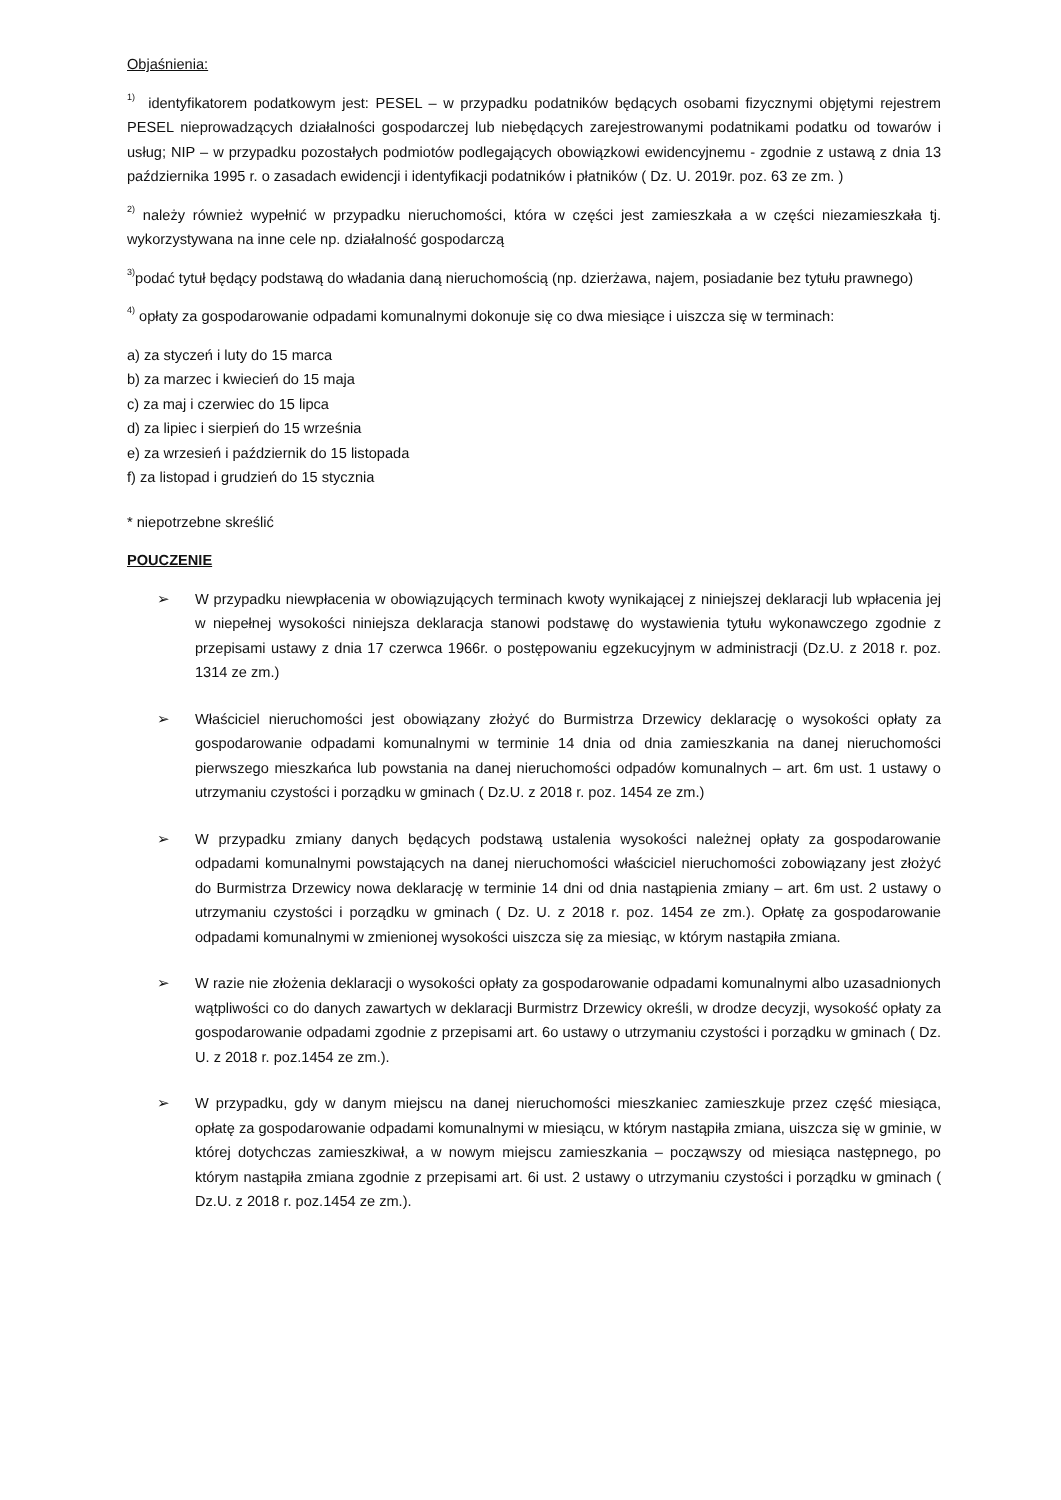Objaśnienia:
<sup>1)</sup> identyfikatorem podatkowym jest: PESEL – w przypadku podatników będących osobami fizycznymi objętymi rejestrem PESEL nieprowadzących działalności gospodarczej lub niebędących zarejestrowanymi podatnikami podatku od towarów i usług; NIP – w przypadku pozostałych podmiotów podlegających obowiązkowi ewidencyjnemu - zgodnie z ustawą z dnia 13 października 1995 r. o zasadach ewidencji i identyfikacji podatników i płatników ( Dz. U. 2019r. poz. 63 ze zm. )
<sup>2)</sup> należy również wypełnić w przypadku nieruchomości, która w części jest zamieszkała a w części niezamieszkała tj. wykorzystywana na inne cele np. działalność gospodarczą
<sup>3)</sup> podać tytuł będący podstawą do władania daną nieruchomością (np. dzierżawa, najem, posiadanie bez tytułu prawnego)
<sup>4)</sup> opłaty za gospodarowanie odpadami komunalnymi dokonuje się co dwa miesiące i uiszcza się w terminach:
a) za styczeń i luty do 15 marca
b) za marzec i kwiecień do 15 maja
c) za maj i czerwiec do 15 lipca
d) za lipiec i sierpień do 15 września
e) za wrzesień i październik do 15 listopada
f) za listopad i grudzień do 15 stycznia
* niepotrzebne skreślić
POUCZENIE
➢ W przypadku niewpłacenia w obowiązujących terminach kwoty wynikającej z niniejszej deklaracji lub wpłacenia jej w niepełnej wysokości niniejsza deklaracja stanowi podstawę do wystawienia tytułu wykonawczego zgodnie z przepisami ustawy z dnia 17 czerwca 1966r. o postępowaniu egzekucyjnym w administracji (Dz.U. z 2018 r. poz. 1314 ze zm.)
➢ Właściciel nieruchomości jest obowiązany złożyć do Burmistrza Drzewicy deklarację o wysokości opłaty za gospodarowanie odpadami komunalnymi w terminie 14 dnia od dnia zamieszkania na danej nieruchomości pierwszego mieszkańca lub powstania na danej nieruchomości odpadów komunalnych – art. 6m ust. 1 ustawy o utrzymaniu czystości i porządku w gminach ( Dz.U. z 2018 r. poz. 1454 ze zm.)
➢ W przypadku zmiany danych będących podstawą ustalenia wysokości należnej opłaty za gospodarowanie odpadami komunalnymi powstających na danej nieruchomości właściciel nieruchomości zobowiązany jest złożyć do Burmistrza Drzewicy nowa deklarację w terminie 14 dni od dnia nastąpienia zmiany – art. 6m ust. 2 ustawy o utrzymaniu czystości i porządku w gminach ( Dz. U. z 2018 r. poz. 1454 ze zm.). Opłatę za gospodarowanie odpadami komunalnymi w zmienionej wysokości uiszcza się za miesiąc, w którym nastąpiła zmiana.
➢ W razie nie złożenia deklaracji o wysokości opłaty za gospodarowanie odpadami komunalnymi albo uzasadnionych wątpliwości co do danych zawartych w deklaracji Burmistrz Drzewicy określi, w drodze decyzji, wysokość opłaty za gospodarowanie odpadami zgodnie z przepisami art. 6o ustawy o utrzymaniu czystości i porządku w gminach ( Dz. U. z 2018 r. poz.1454 ze zm.).
➢ W przypadku, gdy w danym miejscu na danej nieruchomości mieszkaniec zamieszkuje przez część miesiąca, opłatę za gospodarowanie odpadami komunalnymi w miesiącu, w którym nastąpiła zmiana, uiszcza się w gminie, w której dotychczas zamieszkiwał, a w nowym miejscu zamieszkania – począwszy od miesiąca następnego, po którym nastąpiła zmiana zgodnie z przepisami art. 6i ust. 2 ustawy o utrzymaniu czystości i porządku w gminach ( Dz.U. z 2018 r. poz.1454 ze zm.).